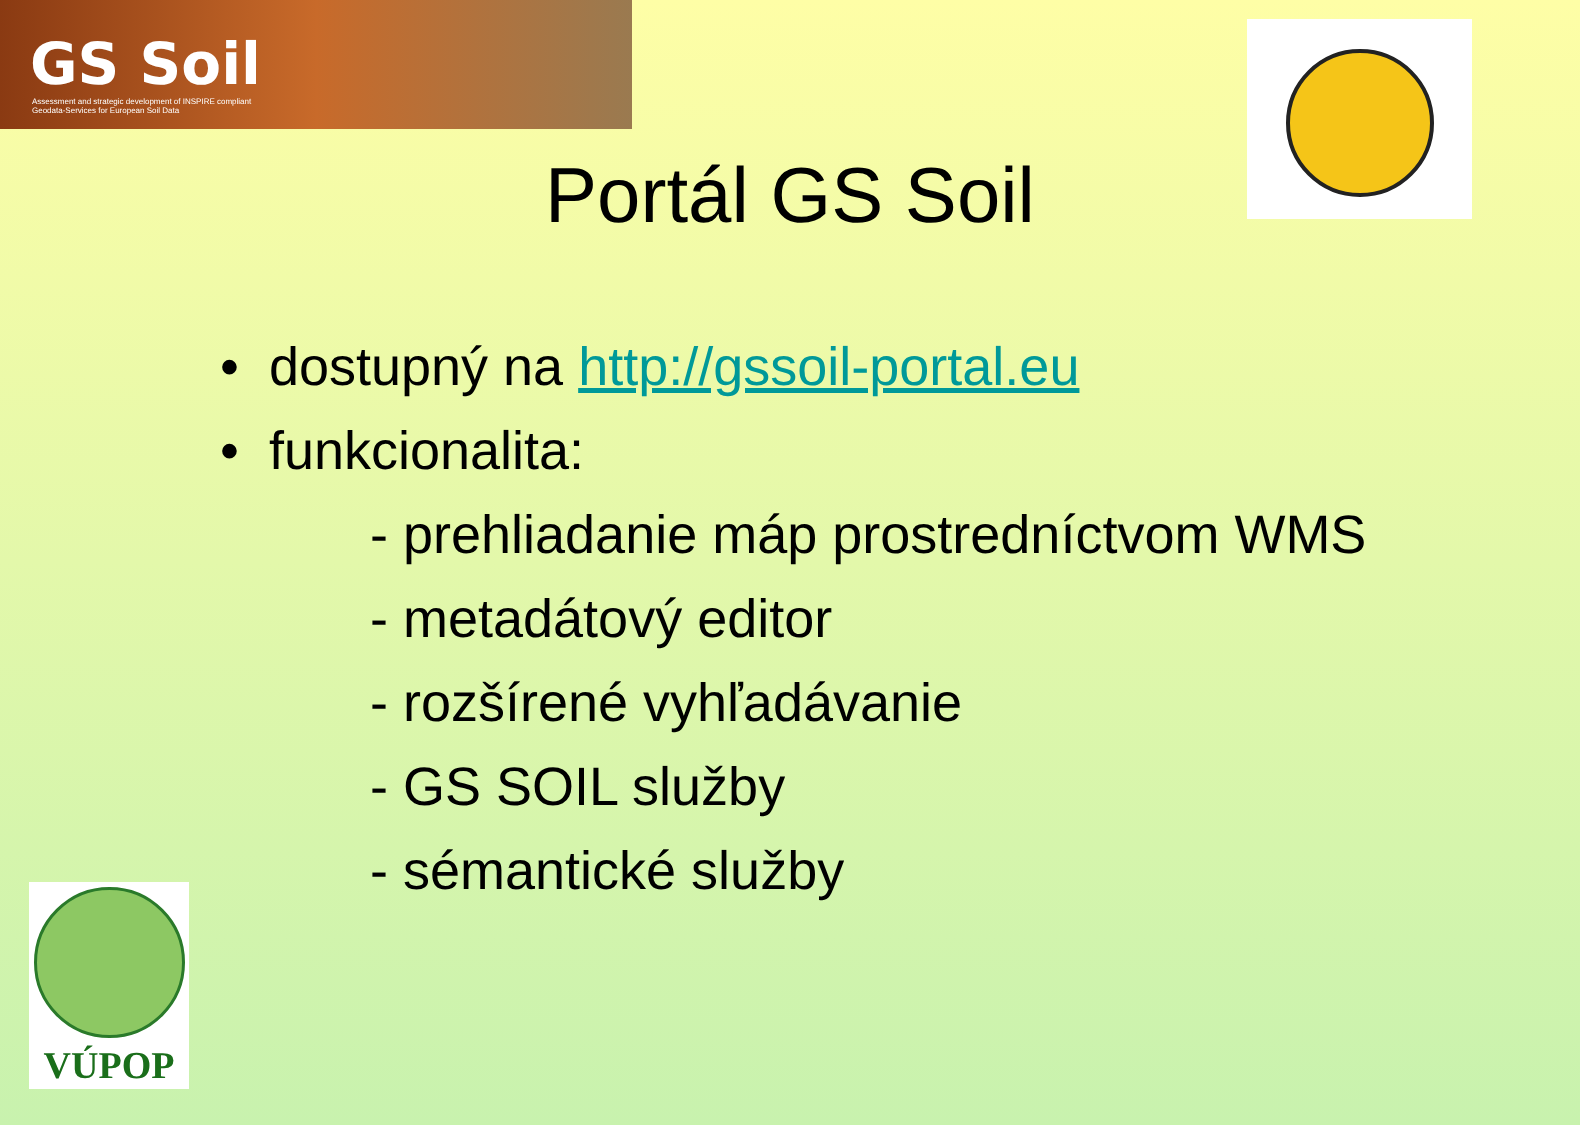GS Soil
Assessment and strategic development of INSPIRE compliant Geodata-Services for European Soil Data
Portál GS Soil
• dostupný na http://gssoil-portal.eu
• funkcionalita:
- prehliadanie máp prostredníctvom WMS
- metadátový editor
- rozšírené vyhľadávanie
- GS SOIL služby
- sémantické služby
VÚPOP